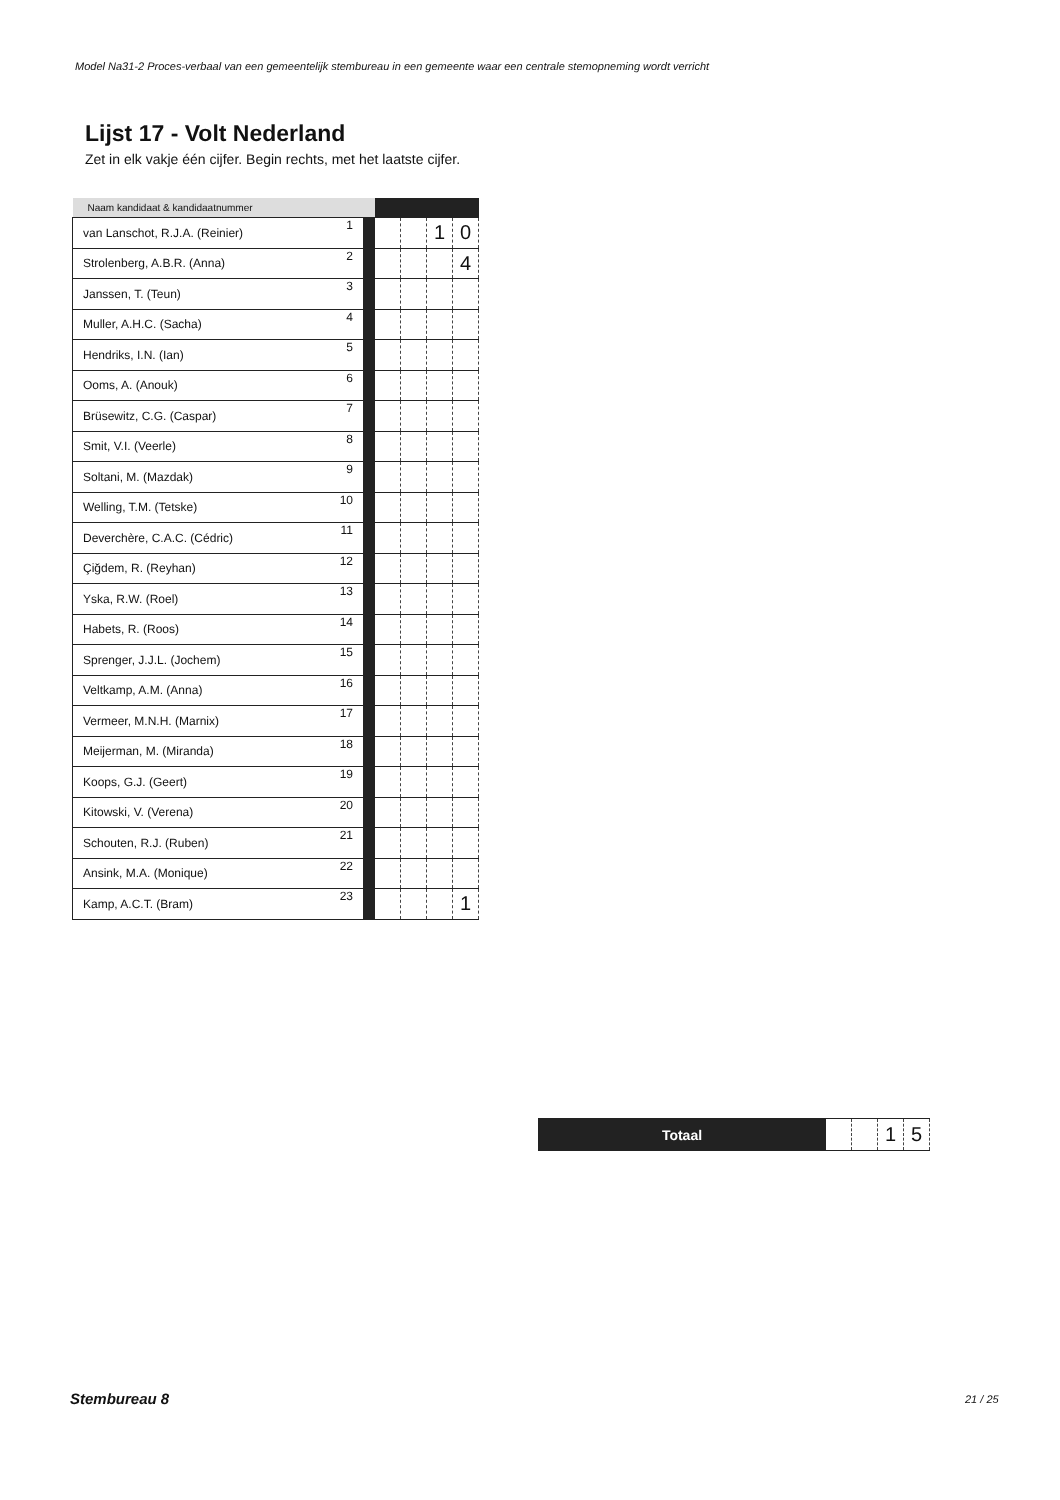Model Na31-2 Proces-verbaal van een gemeentelijk stembureau in een gemeente waar een centrale stemopneming wordt verricht
Lijst 17 - Volt Nederland
Zet in elk vakje één cijfer. Begin rechts, met het laatste cijfer.
| Naam kandidaat & kandidaatnummer | | | | | | |
| --- | --- | --- | --- | --- | --- | --- |
| van Lanschot, R.J.A. (Reinier) | 1 | | | | 1 | 0 |
| Strolenberg, A.B.R. (Anna) | 2 | | | | | 4 |
| Janssen, T. (Teun) | 3 | | | | | |
| Muller, A.H.C. (Sacha) | 4 | | | | | |
| Hendriks, I.N. (Ian) | 5 | | | | | |
| Ooms, A. (Anouk) | 6 | | | | | |
| Brüsewitz, C.G. (Caspar) | 7 | | | | | |
| Smit, V.I. (Veerle) | 8 | | | | | |
| Soltani, M. (Mazdak) | 9 | | | | | |
| Welling, T.M. (Tetske) | 10 | | | | | |
| Deverchère, C.A.C. (Cédric) | 11 | | | | | |
| Çiğdem, R. (Reyhan) | 12 | | | | | |
| Yska, R.W. (Roel) | 13 | | | | | |
| Habets, R. (Roos) | 14 | | | | | |
| Sprenger, J.J.L. (Jochem) | 15 | | | | | |
| Veltkamp, A.M. (Anna) | 16 | | | | | |
| Vermeer, M.N.H. (Marnix) | 17 | | | | | |
| Meijerman, M. (Miranda) | 18 | | | | | |
| Koops, G.J. (Geert) | 19 | | | | | |
| Kitowski, V. (Verena) | 20 | | | | | |
| Schouten, R.J. (Ruben) | 21 | | | | | |
| Ansink, M.A. (Monique) | 22 | | | | | |
| Kamp, A.C.T. (Bram) | 23 | | | | | 1 |
| Totaal | | | 1 | 5 |
Stembureau 8 21 / 25